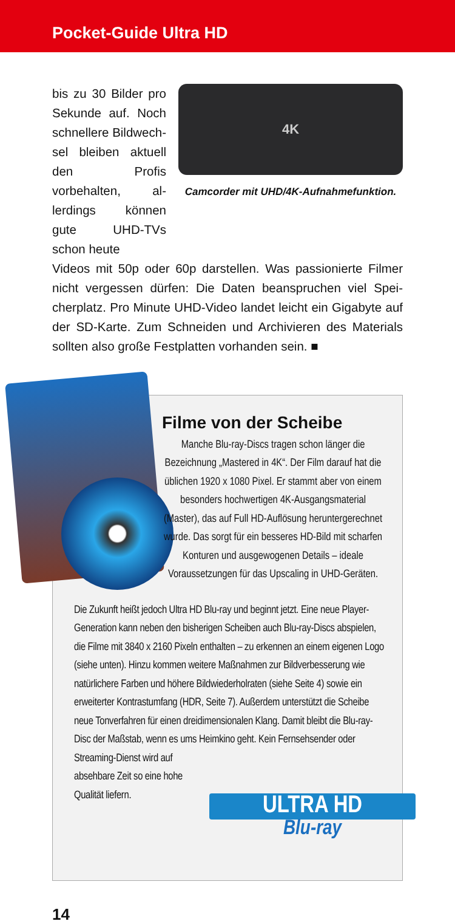Pocket-Guide Ultra HD
bis zu 30 Bilder pro Sekunde auf. Noch schnellere Bildwech­sel bleiben aktuell den Profis vorbehalten, al­lerdings können gute UHD-TVs schon heute
4K
Camcorder mit UHD/4K-Aufnahmefunktion.
Videos mit 50p oder 60p darstellen. Was passionierte Filmer nicht vergessen dürfen: Die Daten beanspruchen viel Spei­cherplatz. Pro Minute UHD-Video landet leicht ein Gigabyte auf der SD-Karte. Zum Schneiden und Archivieren des Materi­als sollten also große Festplatten vorhanden sein. ■
Filme von der Scheibe
Manche Blu-ray-Discs tragen schon länger die Bezeichnung „Mastered in 4K“. Der Film darauf hat die üblichen 1920 x 1080 Pixel. Er stammt aber von einem besonders hochwertigen 4K-Ausgangsmaterial (Master), das auf Full HD-Auflösung heruntergerechnet wurde. Das sorgt für ein besseres HD-Bild mit scharfen Konturen und ausgewogenen Details – ideale Voraussetzungen für das Upscaling in UHD-Geräten.
Die Zukunft heißt jedoch Ultra HD Blu-ray und beginnt jetzt. Eine neue Player-Generation kann neben den bisherigen Scheiben auch Blu-ray-Discs abspielen, die Filme mit 3840 x 2160 Pixeln enthalten – zu erkennen an einem eigenen Logo (siehe unten). Hinzu kommen weitere Maßnahmen zur Bildverbesserung wie natürlichere Farben und höhere Bildwiederholraten (siehe Seite 4) sowie ein erweiterter Kontrastum­fang (HDR, Seite 7). Außerdem unterstützt die Scheibe neue Tonverfah­ren für einen dreidimensionalen Klang. Damit bleibt die Blu-ray-Disc der Maßstab, wenn es ums Heimkino geht. Kein Fernsehsender oder Streaming-Dienst wird auf
absehbare Zeit so eine hohe
Qualität liefern.
ULTRA HD
Blu-ray
14